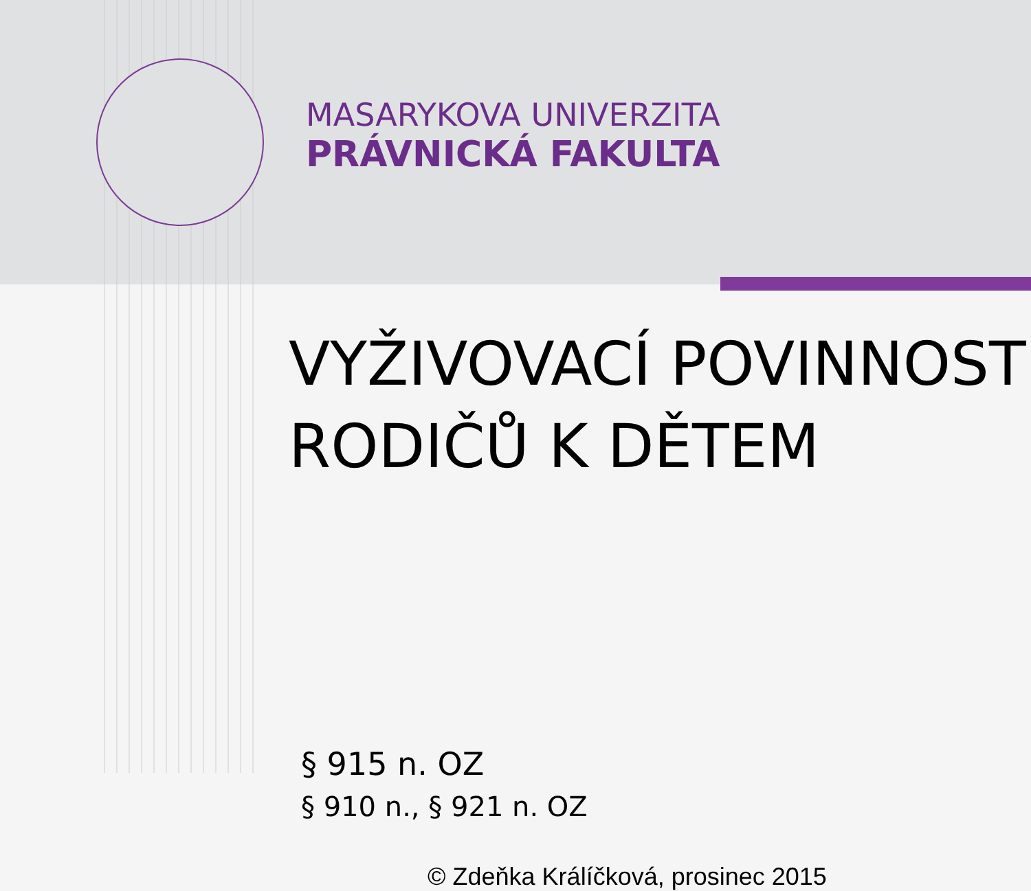MASARYKOVA UNIVERZITA
PRÁVNICKÁ FAKULTA
VYŽIVOVACÍ POVINNOST RODIČŮ K DĚTEM
§ 915 n. OZ
§ 910 n., § 921 n. OZ
© Zdeňka Králíčková, prosinec 2015